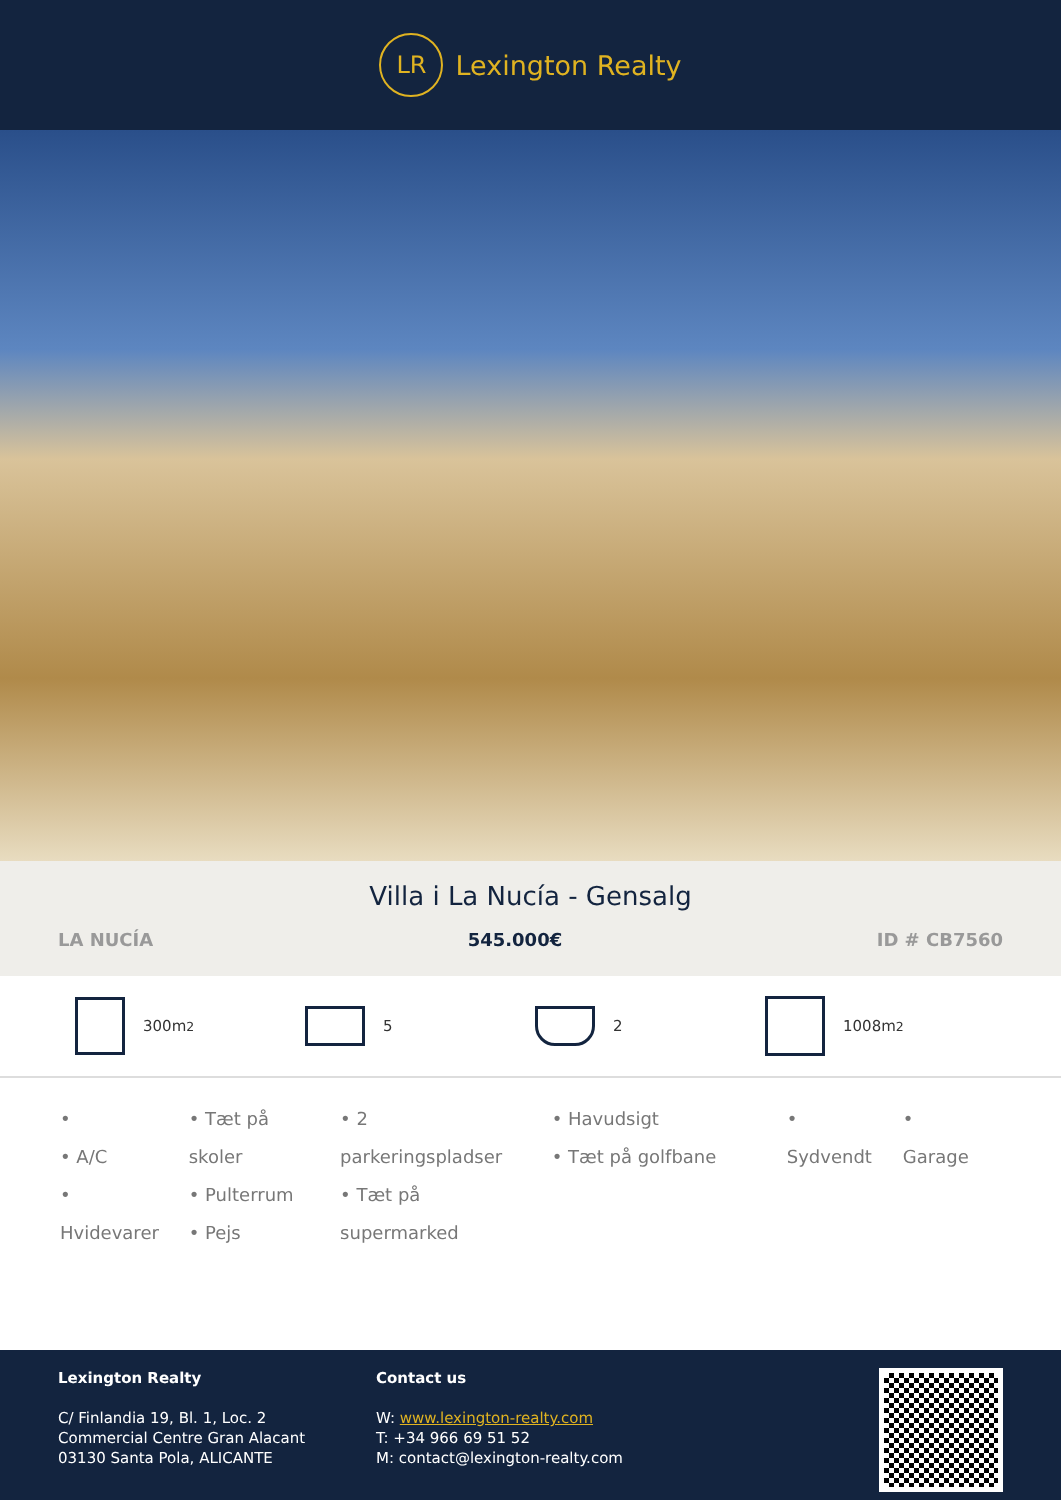LR
Lexington Realty
Villa i La Nucía - Gensalg
LA NUCÍA 545.000€ ID # CB7560
300m<sup>2</sup> 5 2 1008m<sup>2</sup>
•
• A/C
• Hvidevarer
• Tæt på skoler
• Pulterrum
• Pejs
• 2 parkeringspladser
• Tæt på supermarked
• Havudsigt
• Tæt på golfbane
• Sydvendt • Garage
Lexington Realty
C/ Finlandia 19, Bl. 1, Loc. 2
Commercial Centre Gran Alacant
03130 Santa Pola, ALICANTE
Contact us
W: www.lexington-realty.com
T: +34 966 69 51 52
M: contact@lexington-realty.com